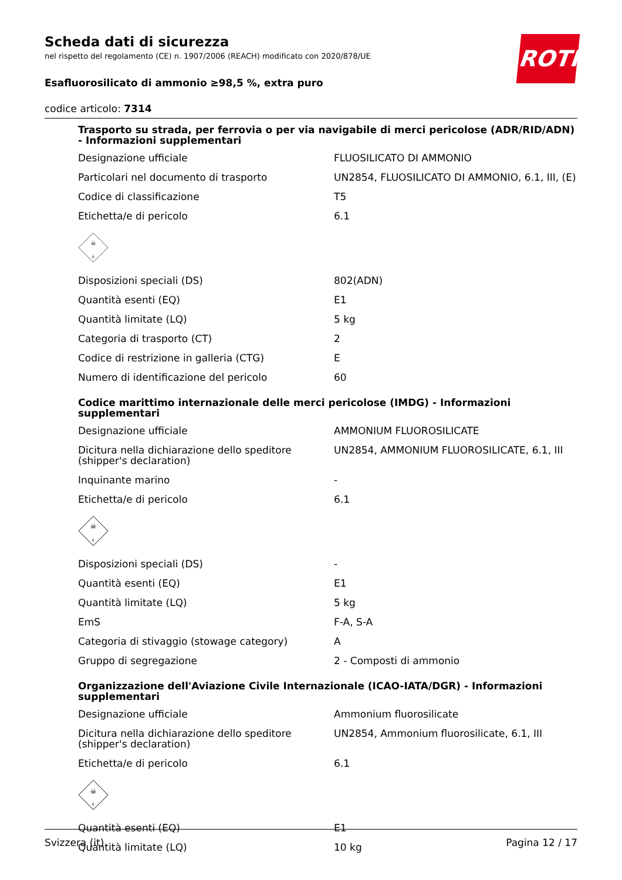ROTH
Scheda dati di sicurezza
nel rispetto del regolamento (CE) n. 1907/2006 (REACH) modificato con 2020/878/UE
Esafluorosilicato di ammonio ≥98,5 %, extra puro
codice articolo: 7314
Trasporto su strada, per ferrovia o per via navigabile di merci pericolose (ADR/RID/ADN) - Informazioni supplementari
| Designazione ufficiale | FLUOSILICATO DI AMMONIO |
| Particolari nel documento di trasporto | UN2854, FLUOSILICATO DI AMMONIO, 6.1, III, (E) |
| Codice di classificazione | T5 |
| Etichetta/e di pericolo | 6.1 |
| ☠ 6 | |
| Disposizioni speciali (DS) | 802(ADN) |
| Quantità esenti (EQ) | E1 |
| Quantità limitate (LQ) | 5 kg |
| Categoria di trasporto (CT) | 2 |
| Codice di restrizione in galleria (CTG) | E |
| Numero di identificazione del pericolo | 60 |
Codice marittimo internazionale delle merci pericolose (IMDG) - Informazioni supplementari
| Designazione ufficiale | AMMONIUM FLUOROSILICATE |
| Dicitura nella dichiarazione dello speditore (shipper's declaration) | UN2854, AMMONIUM FLUOROSILICATE, 6.1, III |
| Inquinante marino | - |
| Etichetta/e di pericolo | 6.1 |
| ☠ 6 | |
| Disposizioni speciali (DS) | - |
| Quantità esenti (EQ) | E1 |
| Quantità limitate (LQ) | 5 kg |
| EmS | F-A, S-A |
| Categoria di stivaggio (stowage category) | A |
| Gruppo di segregazione | 2 - Composti di ammonio |
Organizzazione dell'Aviazione Civile Internazionale (ICAO-IATA/DGR) - Informazioni supplementari
| Designazione ufficiale | Ammonium fluorosilicate |
| Dicitura nella dichiarazione dello speditore (shipper's declaration) | UN2854, Ammonium fluorosilicate, 6.1, III |
| Etichetta/e di pericolo | 6.1 |
| ☠ 6 | |
| Quantità esenti (EQ) | E1 |
| Quantità limitate (LQ) | 10 kg |
Svizzera (it) Pagina 12 / 17